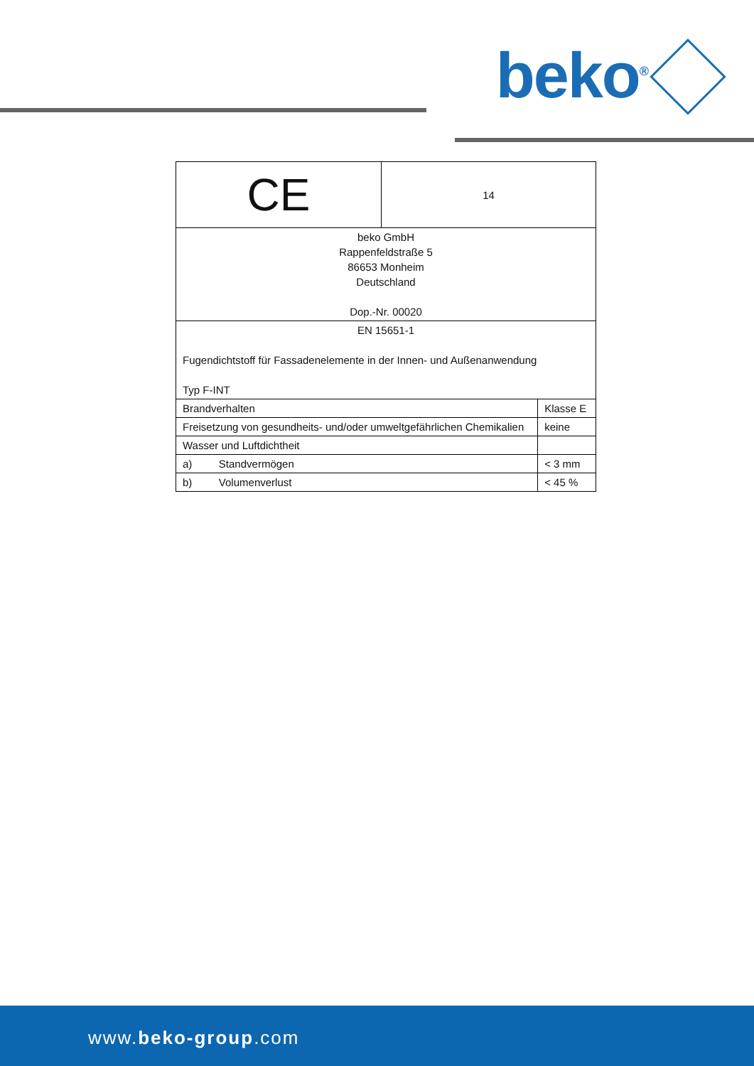beko<sup>®</sup>
| CE | 14 | |
| beko GmbH Rappenfeldstraße 5 86653 Monheim Deutschland Dop.-Nr. 00020 | | |
| EN 15651-1 Fugendichtstoff für Fassadenelemente in der Innen- und Außenanwendung Typ F-INT | | |
| Brandverhalten | | Klasse E |
| Freisetzung von gesundheits- und/oder umweltgefährlichen Chemikalien | | keine |
| Wasser und Luftdichtheit | | |
| a) Standvermögen | | < 3 mm |
| b) Volumenverlust | | < 45 % |
www.beko-group.com